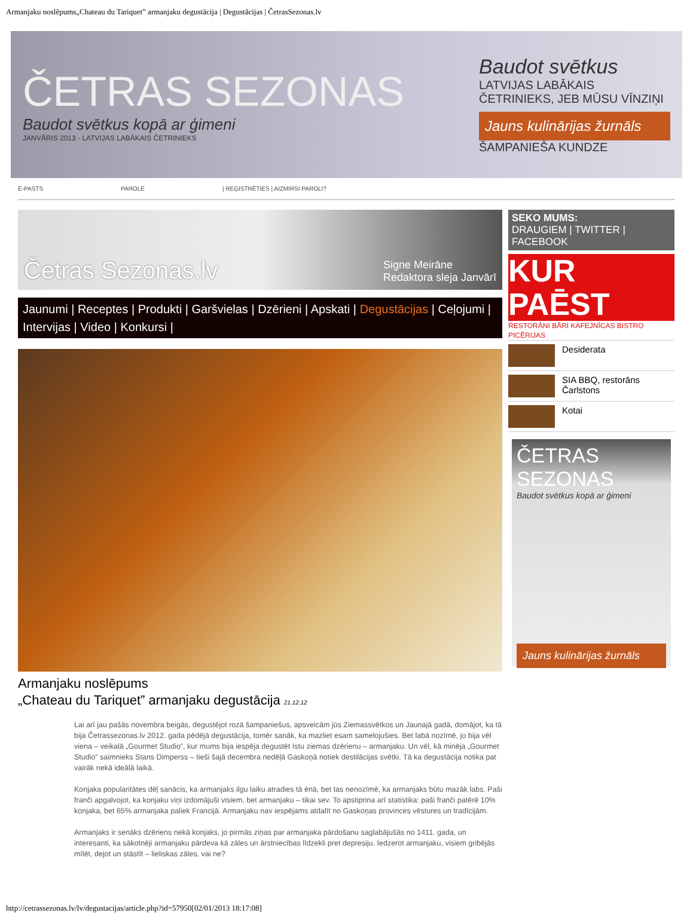Armanjaku noslēpums„Chateau du Tariquet” armanjaku degustācija | Degustācijas | ČetrasSezonas.lv
ČETRAS SEZONAS
Baudot svētkus kopā ar ģimeni
JANVĀRIS 2013 · LATVIJAS LABĀKAIS ČETRINIEKS
Baudot svētkus
LATVIJAS LABĀKAIS ČETRINIEKS, JEB MŪSU VĪNZIŅI
Jauns kulinārijas žurnāls
ŠAMPANIEŠA KUNDZE
E-PASTS PAROLE | REĢISTRĒTIES | AIZMIRSI PAROLI?
Četras Sezonas.lv Signe Meirāne
Redaktora sleja Janvārī
Jaunumi | Receptes | Produkti | Garšvielas | Dzērieni | Apskati | Degustācijas | Ceļojumi | Intervijas | Video | Konkursi |
Armanjaku noslēpums
„Chateau du Tariquet” armanjaku degustācija 21.12.12
Lai arī jau pašās novembra beigās, degustējot rozā šampaniešus, apsveicām jūs Ziemassvētkos un Jaunajā gadā, domājot, ka tā bija Četrassezonas.lv 2012. gada pēdējā degustācija, tomēr sanāk, ka mazliet esam samelojušies. Bet labā nozīmē, jo bija vēl viena – veikalā „Gourmet Studio”, kur mums bija iespēja degustēt īstu ziemas dzērienu – armanjaku. Un vēl, kā minēja „Gourmet Studio” saimnieks Stans Dimperss – tieši šajā decembra nedēļā Gaskoņā notiek destilācijas svētki. Tā ka degustācija notika pat vairāk nekā ideālā laikā.
Konjaka popularitātes dēļ sanācis, ka armanjaks ilgu laiku atradies tā ēnā, bet tas nenozīmē, ka armanjaks būtu mazāk labs. Paši franči apgalvojot, ka konjaku viņi izdomājuši visiem, bet armanjaku – tikai sev. To apstiprina arī statistika: paši franči patērē 10% konjaka, bet 65% armanjaka paliek Francijā. Armanjaku nav iespējams atdalīt no Gaskoņas provinces vēstures un tradīcijām.
Armanjaks ir senāks dzēriens nekā konjaks, jo pirmās ziņas par armanjaka pārdošanu saglabājušās no 1411. gada, un interesanti, ka sākotnēji armanjaku pārdeva kā zāles un ārstniecības līdzekli pret depresiju. Iedzerot armanjaku, visiem gribējās mīlēt, dejot un stāstīt – lieliskas zāles, vai ne?
SEKO MUMS:
DRAUGIEM | TWITTER | FACEBOOK
KUR PAĒST
RESTORĀNI BĀRI KAFEJNĪCAS BISTRO PICĒRIJAS
Desiderata
SIA BBQ, restorāns Čarlstons
Kotai
ČETRAS SEZONAS
Baudot svētkus kopā ar ģimeni
Jauns kulinārijas žurnāls
http://cetrassezonas.lv/lv/degustacijas/article.php?id=57950[02/01/2013 18:17:08]